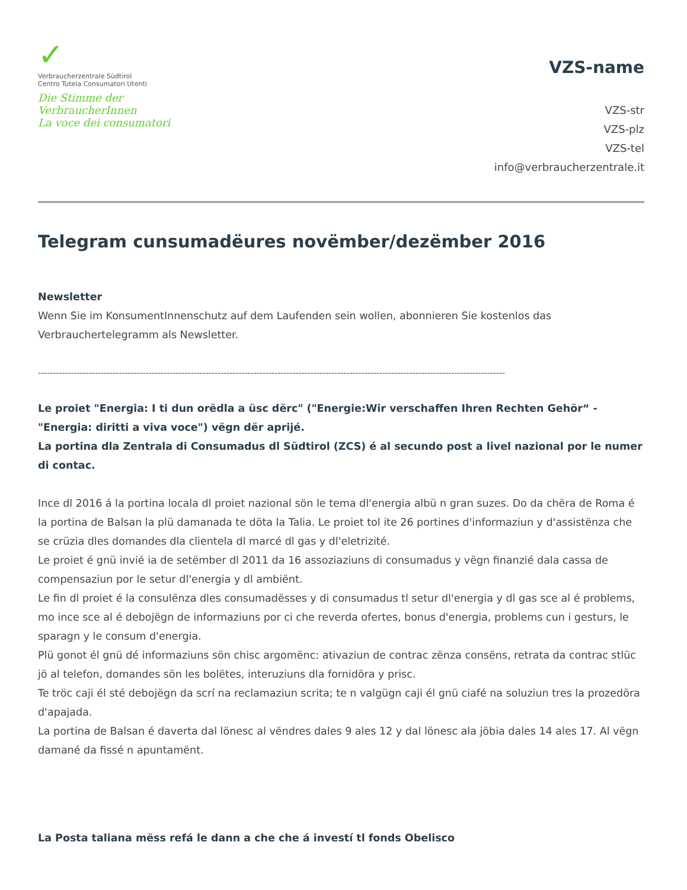✓
Verbraucherzentrale Südtirol
Centro Tutela Consumatori Utenti
Die Stimme der VerbraucherInnen
La voce dei consumatori
VZS-name
VZS-str
VZS-plz
VZS-tel
info@verbraucherzentrale.it
Telegram cunsumadëures novëmber/dezëmber 2016
Newsletter
Wenn Sie im KonsumentInnenschutz auf dem Laufenden sein wollen, abonnieren Sie kostenlos das Verbrauchertelegramm als Newsletter.
------------------------------------------------------------------------------------------------------------------------------------------------------------
Le proiet "Energia: I ti dun orëdla a üsc dërc" ("Energie:Wir verschaffen Ihren Rechten Gehör“ - "Energia: diritti a viva voce") vëgn dër aprijé.
La portina dla Zentrala di Consumadus dl Südtirol (ZCS) é al secundo post a livel nazional por le numer di contac.
Ince dl 2016 á la portina locala dl proiet nazional sön le tema dl'energia albü n gran suzes. Do da chëra de Roma é la portina de Balsan la plü damanada te döta la Talia. Le proiet tol ite 26 portines d'informaziun y d'assistënza che se crüzia dles domandes dla clientela dl marcé dl gas y dl'eletrizité.
Le proiet é gnü invié ia de setëmber dl 2011 da 16 assoziaziuns di consumadus y vëgn finanzié dala cassa de compensaziun por le setur dl'energia y dl ambiënt.
Le fin dl proiet é la consulënza dles consumadësses y di consumadus tl setur dl'energia y dl gas sce al é problems, mo ince sce al é debojëgn de informaziuns por ci che reverda ofertes, bonus d'energia, problems cun i gesturs, le sparagn y le consum d'energia.
Plü gonot él gnü dé informaziuns sön chisc argomënc: ativaziun de contrac zënza consëns, retrata da contrac stlüc jö al telefon, domandes sön les bolëtes, interuziuns dla fornidöra y prisc.
Te tröc caji él sté debojëgn da scrí na reclamaziun scrita; te n valgügn caji él gnü ciafé na soluziun tres la prozedöra d'apajada.
La portina de Balsan é daverta dal lönesc al vëndres dales 9 ales 12 y dal lönesc ala jöbia dales 14 ales 17. Al vëgn damané da fissé n apuntamënt.
La Posta taliana mëss refá le dann a che che á investí tl fonds Obelisco